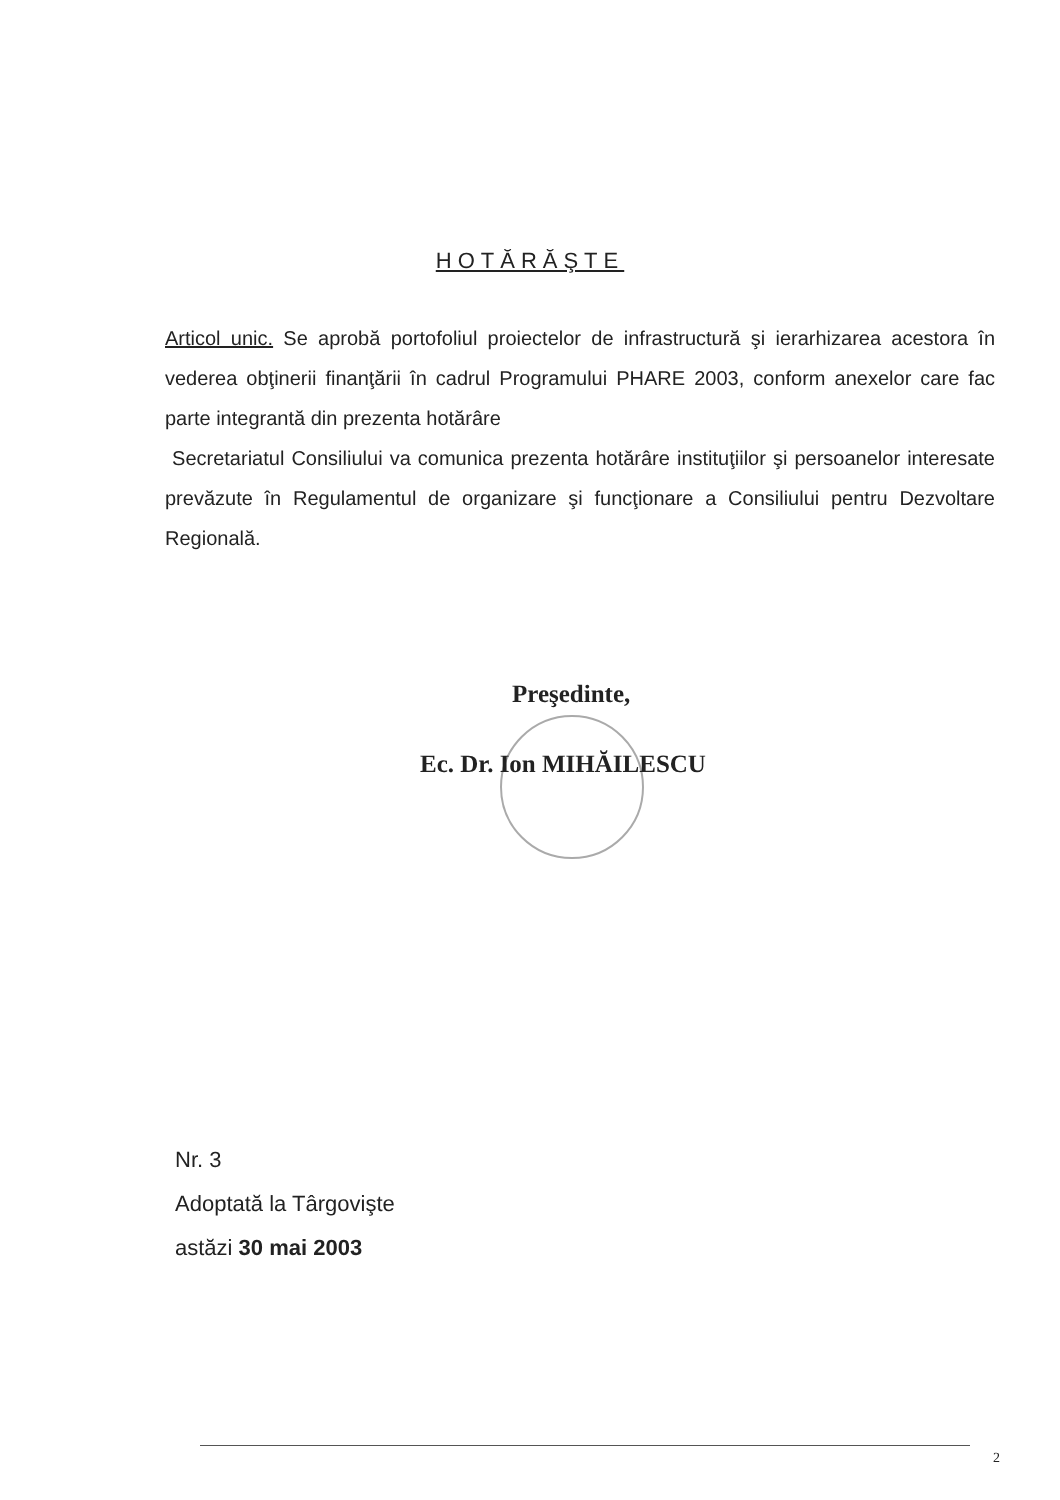HOTĂRĂŞTE
Articol unic. Se aprobă portofoliul proiectelor de infrastructură şi ierarhizarea acestora în vederea obţinerii finanţării în cadrul Programului PHARE 2003, conform anexelor care fac parte integrantă din prezenta hotărâre
Secretariatul Consiliului va comunica prezenta hotărâre instituţiilor şi persoanelor interesate prevăzute în Regulamentul de organizare şi funcţionare a Consiliului pentru Dezvoltare Regională.
Preşedinte,
Ec. Dr. Ion MIHĂILESCU
Nr. 3
Adoptată la Târgovişte
astăzi 30 mai 2003
2